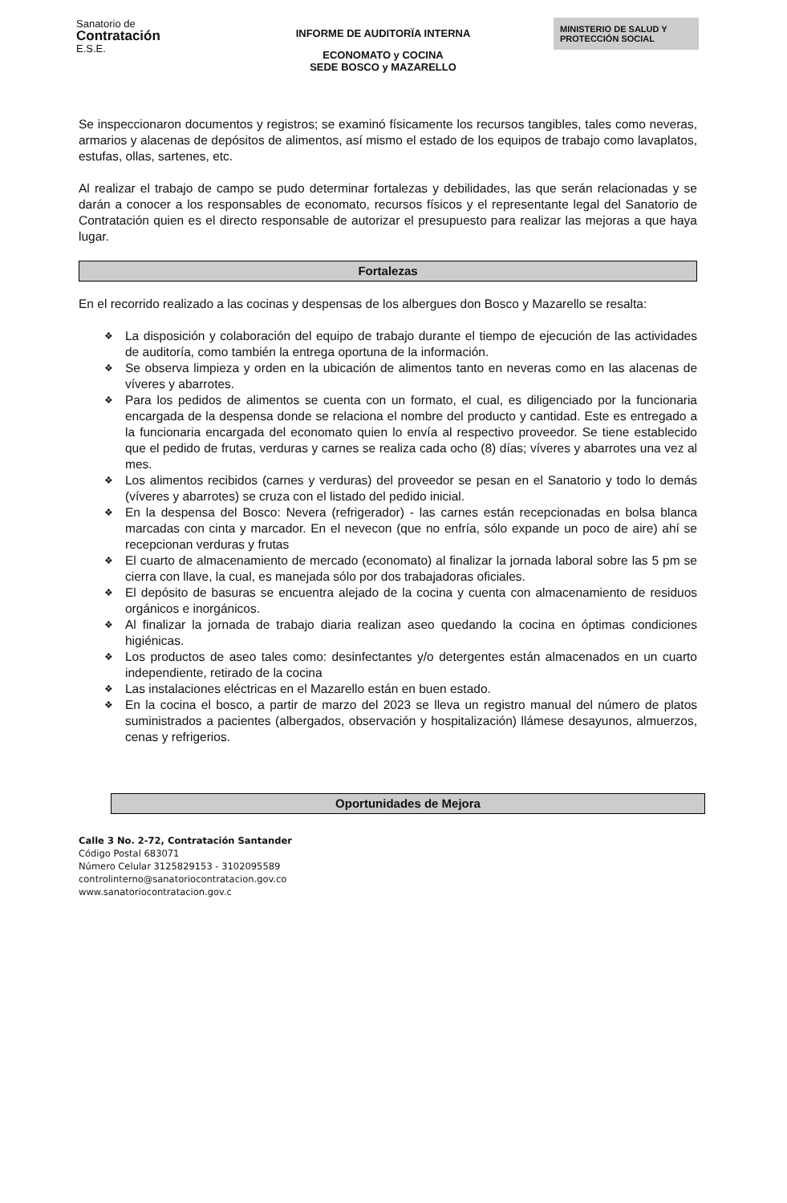Sanatorio de
Contratación
E.S.E.
INFORME DE AUDITORÏA INTERNA
ECONOMATO y COCINA
SEDE BOSCO y MAZARELLO
MINISTERIO DE SALUD Y
PROTECCIÓN SOCIAL
Se inspeccionaron documentos y registros; se examinó físicamente los recursos tangibles, tales como neveras, armarios y alacenas de depósitos de alimentos, así mismo el estado de los equipos de trabajo como lavaplatos, estufas, ollas, sartenes, etc.
Al realizar el trabajo de campo se pudo determinar fortalezas y debilidades, las que serán relacionadas y se darán a conocer a los responsables de economato, recursos físicos y el representante legal del Sanatorio de Contratación quien es el directo responsable de autorizar el presupuesto para realizar las mejoras a que haya lugar.
Fortalezas
En el recorrido realizado a las cocinas y despensas de los albergues don Bosco y Mazarello se resalta:
❖ La disposición y colaboración del equipo de trabajo durante el tiempo de ejecución de las actividades de auditoría, como también la entrega oportuna de la información.
❖ Se observa limpieza y orden en la ubicación de alimentos tanto en neveras como en las alacenas de víveres y abarrotes.
❖ Para los pedidos de alimentos se cuenta con un formato, el cual, es diligenciado por la funcionaria encargada de la despensa donde se relaciona el nombre del producto y cantidad. Este es entregado a la funcionaria encargada del economato quien lo envía al respectivo proveedor. Se tiene establecido que el pedido de frutas, verduras y carnes se realiza cada ocho (8) días; víveres y abarrotes una vez al mes.
❖ Los alimentos recibidos (carnes y verduras) del proveedor se pesan en el Sanatorio y todo lo demás (víveres y abarrotes) se cruza con el listado del pedido inicial.
❖ En la despensa del Bosco: Nevera (refrigerador) - las carnes están recepcionadas en bolsa blanca marcadas con cinta y marcador. En el nevecon (que no enfría, sólo expande un poco de aire) ahí se recepcionan verduras y frutas
❖ El cuarto de almacenamiento de mercado (economato) al finalizar la jornada laboral sobre las 5 pm se cierra con llave, la cual, es manejada sólo por dos trabajadoras oficiales.
❖ El depósito de basuras se encuentra alejado de la cocina y cuenta con almacenamiento de residuos orgánicos e inorgánicos.
❖ Al finalizar la jornada de trabajo diaria realizan aseo quedando la cocina en óptimas condiciones higiénicas.
❖ Los productos de aseo tales como: desinfectantes y/o detergentes están almacenados en un cuarto independiente, retirado de la cocina
❖ Las instalaciones eléctricas en el Mazarello están en buen estado.
❖ En la cocina el bosco, a partir de marzo del 2023 se lleva un registro manual del número de platos suministrados a pacientes (albergados, observación y hospitalización) llámese desayunos, almuerzos, cenas y refrigerios.
Oportunidades de Mejora
Calle 3 No. 2-72, Contratación Santander
Código Postal 683071
Número Celular 3125829153 - 3102095589
controlinterno@sanatoriocontratacion.gov.co
www.sanatoriocontratacion.gov.c